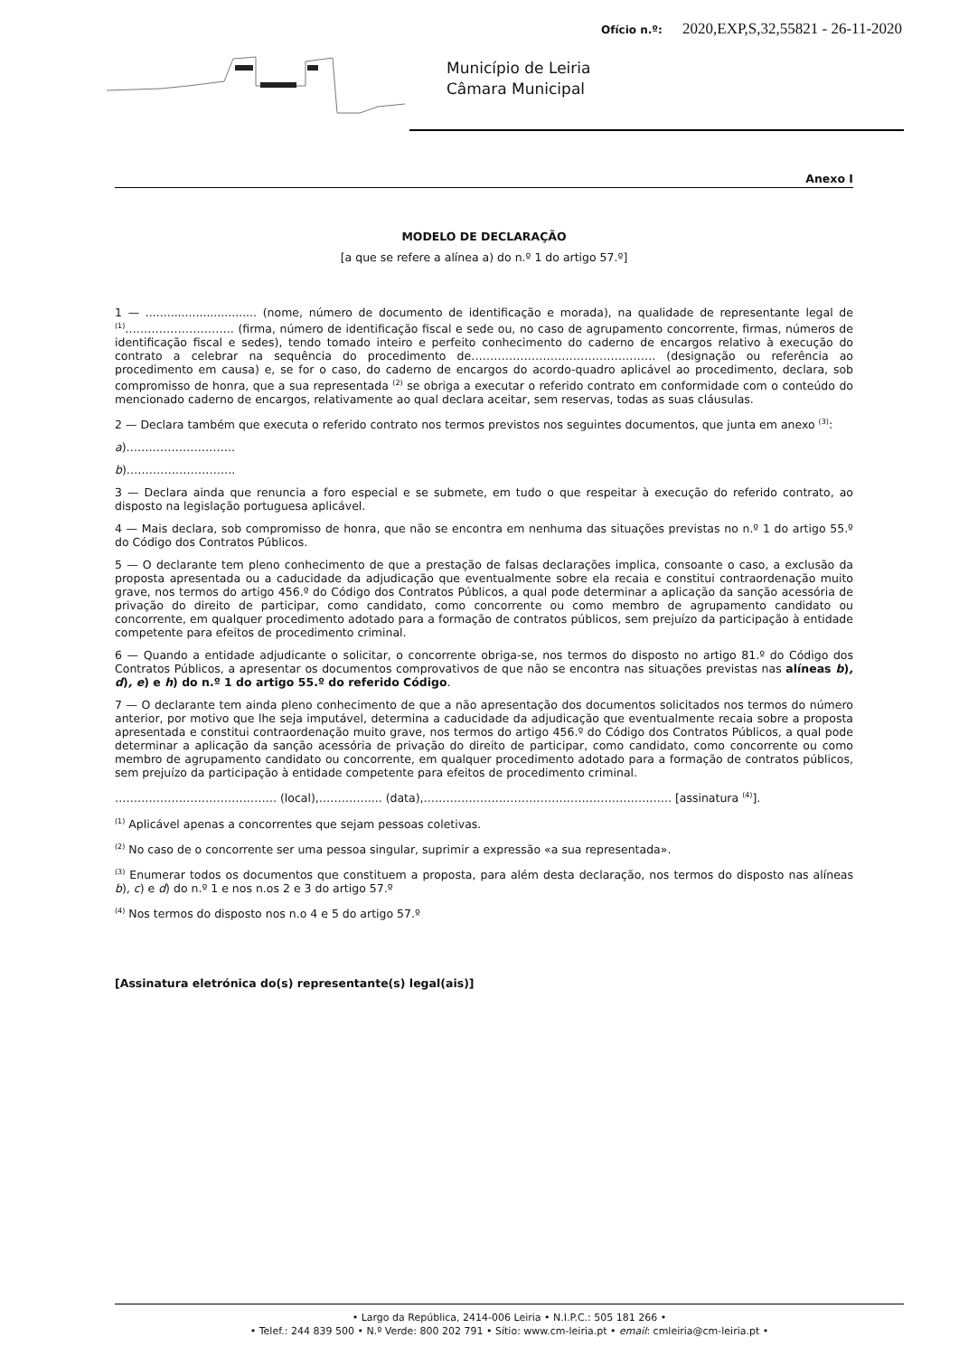Ofício n.º: 2020,EXP,S,32,55821 - 26-11-2020
Município de Leiria
Câmara Municipal
Anexo I
MODELO DE DECLARAÇÃO
[a que se refere a alínea a) do n.º 1 do artigo 57.º]
1 — ............................... (nome, número de documento de identificação e morada), na qualidade de representante legal de <sup>(1)</sup>……………………….. (firma, número de identificação fiscal e sede ou, no caso de agrupamento concorrente, firmas, números de identificação fiscal e sedes), tendo tomado inteiro e perfeito conhecimento do caderno de encargos relativo à execução do contrato a celebrar na sequência do procedimento de…………………………………………. (designação ou referência ao procedimento em causa) e, se for o caso, do caderno de encargos do acordo-quadro aplicável ao procedimento, declara, sob compromisso de honra, que a sua representada <sup>(2)</sup> se obriga a executar o referido contrato em conformidade com o conteúdo do mencionado caderno de encargos, relativamente ao qual declara aceitar, sem reservas, todas as suas cláusulas.
2 — Declara também que executa o referido contrato nos termos previstos nos seguintes documentos, que junta em anexo <sup>(3)</sup>:
a)………………………..
b)………………………..
3 — Declara ainda que renuncia a foro especial e se submete, em tudo o que respeitar à execução do referido contrato, ao disposto na legislação portuguesa aplicável.
4 — Mais declara, sob compromisso de honra, que não se encontra em nenhuma das situações previstas no n.º 1 do artigo 55.º do Código dos Contratos Públicos.
5 — O declarante tem pleno conhecimento de que a prestação de falsas declarações implica, consoante o caso, a exclusão da proposta apresentada ou a caducidade da adjudicação que eventualmente sobre ela recaia e constitui contraordenação muito grave, nos termos do artigo 456.º do Código dos Contratos Públicos, a qual pode determinar a aplicação da sanção acessória de privação do direito de participar, como candidato, como concorrente ou como membro de agrupamento candidato ou concorrente, em qualquer procedimento adotado para a formação de contratos públicos, sem prejuízo da participação à entidade competente para efeitos de procedimento criminal.
6 — Quando a entidade adjudicante o solicitar, o concorrente obriga-se, nos termos do disposto no artigo 81.º do Código dos Contratos Públicos, a apresentar os documentos comprovativos de que não se encontra nas situações previstas nas alíneas b), d), e) e h) do n.º 1 do artigo 55.º do referido Código.
7 — O declarante tem ainda pleno conhecimento de que a não apresentação dos documentos solicitados nos termos do número anterior, por motivo que lhe seja imputável, determina a caducidade da adjudicação que eventualmente recaia sobre a proposta apresentada e constitui contraordenação muito grave, nos termos do artigo 456.º do Código dos Contratos Públicos, a qual pode determinar a aplicação da sanção acessória de privação do direito de participar, como candidato, como concorrente ou como membro de agrupamento candidato ou concorrente, em qualquer procedimento adotado para a formação de contratos públicos, sem prejuízo da participação à entidade competente para efeitos de procedimento criminal.
……………………………………. (local),…………..... (data),…………………………………………………….….. [assinatura <sup>(4)</sup>].
<sup>(1)</sup> Aplicável apenas a concorrentes que sejam pessoas coletivas.
<sup>(2)</sup> No caso de o concorrente ser uma pessoa singular, suprimir a expressão «a sua representada».
<sup>(3)</sup> Enumerar todos os documentos que constituem a proposta, para além desta declaração, nos termos do disposto nas alíneas b), c) e d) do n.º 1 e nos n.os 2 e 3 do artigo 57.º
<sup>(4)</sup> Nos termos do disposto nos n.o 4 e 5 do artigo 57.º
[Assinatura eletrónica do(s) representante(s) legal(ais)]
• Largo da República, 2414-006 Leiria • N.I.P.C.: 505 181 266 •
• Telef.: 244 839 500 • N.º Verde: 800 202 791 • Sítio: www.cm-leiria.pt • email: cmleiria@cm-leiria.pt •